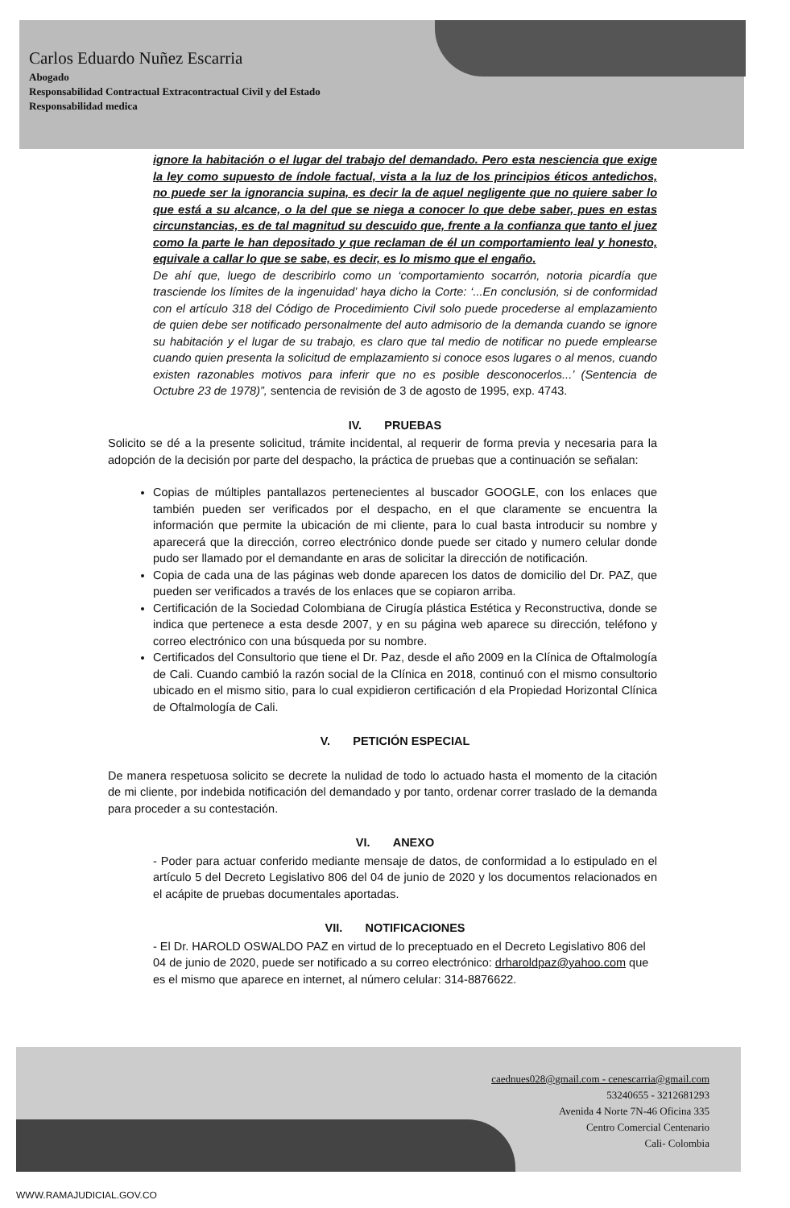Carlos Eduardo Nuñez Escarria
Abogado
Responsabilidad Contractual Extracontractual Civil y del Estado
Responsabilidad medica
ignore la habitación o el lugar del trabajo del demandado. Pero esta nesciencia que exige la ley como supuesto de índole factual, vista a la luz de los principios éticos antedichos, no puede ser la ignorancia supina, es decir la de aquel negligente que no quiere saber lo que está a su alcance, o la del que se niega a conocer lo que debe saber, pues en estas circunstancias, es de tal magnitud su descuido que, frente a la confianza que tanto el juez como la parte le han depositado y que reclaman de él un comportamiento leal y honesto, equivale a callar lo que se sabe, es decir, es lo mismo que el engaño.
De ahí que, luego de describirlo como un ‘comportamiento socarrón, notoria picardía que trasciende los límites de la ingenuidad’ haya dicho la Corte: ‘...En conclusión, si de conformidad con el artículo 318 del Código de Procedimiento Civil solo puede procederse al emplazamiento de quien debe ser notificado personalmente del auto admisorio de la demanda cuando se ignore su habitación y el lugar de su trabajo, es claro que tal medio de notificar no puede emplearse cuando quien presenta la solicitud de emplazamiento si conoce esos lugares o al menos, cuando existen razonables motivos para inferir que no es posible desconocerlos...’ (Sentencia de Octubre 23 de 1978)”, sentencia de revisión de 3 de agosto de 1995, exp. 4743.
IV. PRUEBAS
Solicito se dé a la presente solicitud, trámite incidental, al requerir de forma previa y necesaria para la adopción de la decisión por parte del despacho, la práctica de pruebas que a continuación se señalan:
Copias de múltiples pantallazos pertenecientes al buscador GOOGLE, con los enlaces que también pueden ser verificados por el despacho, en el que claramente se encuentra la información que permite la ubicación de mi cliente, para lo cual basta introducir su nombre y aparecerá que la dirección, correo electrónico donde puede ser citado y numero celular donde pudo ser llamado por el demandante en aras de solicitar la dirección de notificación.
Copia de cada una de las páginas web donde aparecen los datos de domicilio del Dr. PAZ, que pueden ser verificados a través de los enlaces que se copiaron arriba.
Certificación de la Sociedad Colombiana de Cirugía plástica Estética y Reconstructiva, donde se indica que pertenece a esta desde 2007, y en su página web aparece su dirección, teléfono y correo electrónico con una búsqueda por su nombre.
Certificados del Consultorio que tiene el Dr. Paz, desde el año 2009 en la Clínica de Oftalmología de Cali. Cuando cambió la razón social de la Clínica en 2018, continuó con el mismo consultorio ubicado en el mismo sitio, para lo cual expidieron certificación d ela Propiedad Horizontal Clínica de Oftalmología de Cali.
V. PETICIÓN ESPECIAL
De manera respetuosa solicito se decrete la nulidad de todo lo actuado hasta el momento de la citación de mi cliente, por indebida notificación del demandado y por tanto, ordenar correr traslado de la demanda para proceder a su contestación.
VI. ANEXO
- Poder para actuar conferido mediante mensaje de datos, de conformidad a lo estipulado en el artículo 5 del Decreto Legislativo 806 del 04 de junio de 2020 y los documentos relacionados en el acápite de pruebas documentales aportadas.
VII. NOTIFICACIONES
- El Dr. HAROLD OSWALDO PAZ en virtud de lo preceptuado en el Decreto Legislativo 806 del 04 de junio de 2020, puede ser notificado a su correo electrónico: drharoldpaz@yahoo.com que es el mismo que aparece en internet, al número celular: 314-8876622.
caednues028@gmail.com - cenescarria@gmail.com
53240655 - 3212681293
Avenida 4 Norte 7N-46 Oficina 335
Centro Comercial Centenario
Cali- Colombia
WWW.RAMAJUDICIAL.GOV.CO